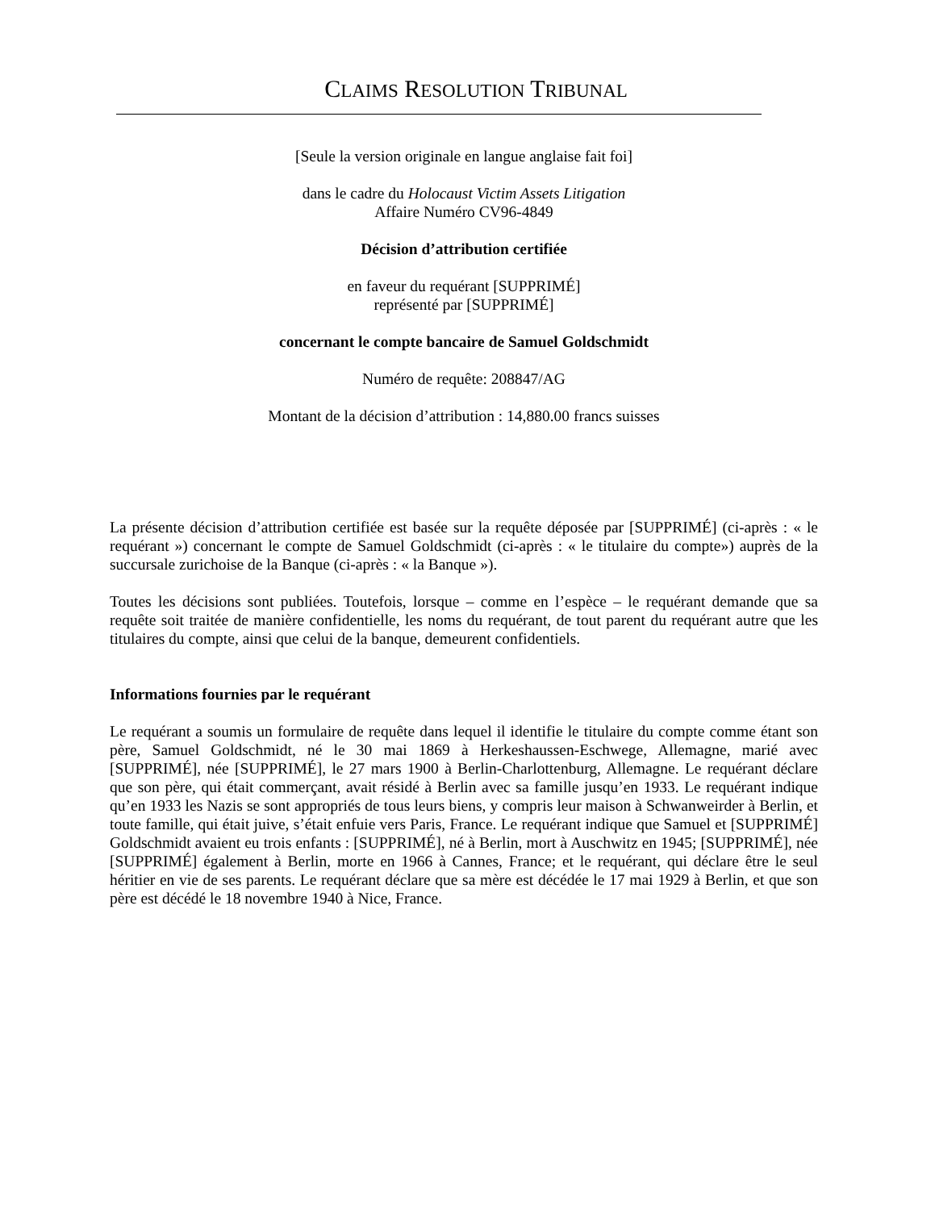CLAIMS RESOLUTION TRIBUNAL
[Seule la version originale en langue anglaise fait foi]
dans le cadre du Holocaust Victim Assets Litigation
Affaire Numéro CV96-4849
Décision d’attribution certifiée
en faveur du requérant [SUPPRIMÉ]
représenté par [SUPPRIMÉ]
concernant le compte bancaire de Samuel Goldschmidt
Numéro de requête: 208847/AG
Montant de la décision d’attribution : 14,880.00 francs suisses
La présente décision d’attribution certifiée est basée sur la requête déposée par [SUPPRIMÉ] (ci-après : « le requérant ») concernant le compte de Samuel Goldschmidt (ci-après : « le titulaire du compte») auprès de la succursale zurichoise de la Banque (ci-après : « la Banque »).
Toutes les décisions sont publiées. Toutefois, lorsque – comme en l’espèce – le requérant demande que sa requête soit traitée de manière confidentielle, les noms du requérant, de tout parent du requérant autre que les titulaires du compte, ainsi que celui de la banque, demeurent confidentiels.
Informations fournies par le requérant
Le requérant a soumis un formulaire de requête dans lequel il identifie le titulaire du compte comme étant son père, Samuel Goldschmidt, né le 30 mai 1869 à Herkeshaussen-Eschwege, Allemagne, marié avec [SUPPRIMÉ], née [SUPPRIMÉ], le 27 mars 1900 à Berlin-Charlottenburg, Allemagne. Le requérant déclare que son père, qui était commerçant, avait résidé à Berlin avec sa famille jusqu’en 1933. Le requérant indique qu’en 1933 les Nazis se sont appropriés de tous leurs biens, y compris leur maison à Schwanweirder à Berlin, et toute famille, qui était juive, s’était enfuie vers Paris, France. Le requérant indique que Samuel et [SUPPRIMÉ] Goldschmidt avaient eu trois enfants : [SUPPRIMÉ], né à Berlin, mort à Auschwitz en 1945; [SUPPRIMÉ], née [SUPPRIMÉ] également à Berlin, morte en 1966 à Cannes, France; et le requérant, qui déclare être le seul héritier en vie de ses parents. Le requérant déclare que sa mère est décédée le 17 mai 1929 à Berlin, et que son père est décédé le 18 novembre 1940 à Nice, France.